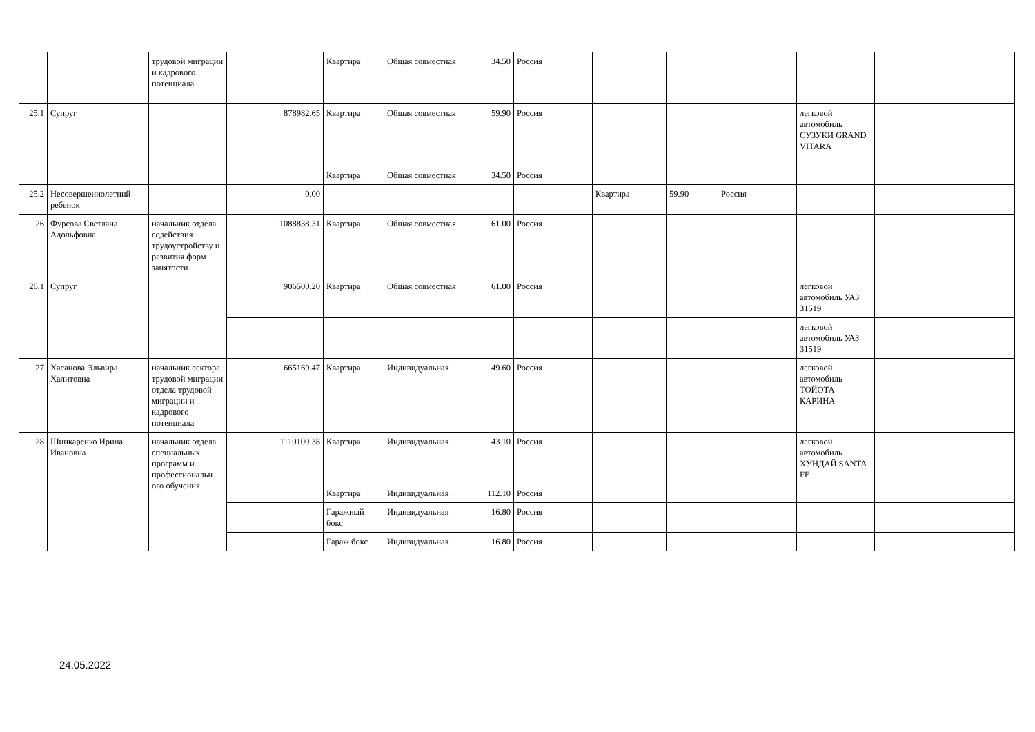| | | трудовой миграции и кадрового потенциала | | Квартира | Общая совместная | 34.50 | Россия | | | | | |
| 25.1 | Супруг | | 878982.65 | Квартира | Общая совместная | 59.90 | Россия | | | | легковой автомобиль СУЗУКИ GRAND VITARA | |
| | | | | Квартира | Общая совместная | 34.50 | Россия | | | | | |
| 25.2 | Несовершеннолетний ребенок | | 0.00 | | | | | Квартира | 59.90 | Россия | | |
| 26 | Фурсова Светлана Адольфовна | начальник отдела содействия трудоустройству и развития форм занятости | 1088838.31 | Квартира | Общая совместная | 61.00 | Россия | | | | | |
| 26.1 | Супруг | | 906500.20 | Квартира | Общая совместная | 61.00 | Россия | | | | легковой автомобиль УАЗ 31519 | |
| | | | | | | | | | | | легковой автомобиль УАЗ 31519 | |
| 27 | Хасанова Эльвира Халитовна | начальник сектора трудовой миграции отдела трудовой миграции и кадрового потенциала | 665169.47 | Квартира | Индивидуальная | 49.60 | Россия | | | | легковой автомобиль ТОЙОТА КАРИНА | |
| 28 | Шинкаренко Ирина Ивановна | начальник отдела специальных программ и профессиональн ого обучения | 1110100.38 | Квартира | Индивидуальная | 43.10 | Россия | | | | легковой автомобиль ХУНДАЙ SANTA FE | |
| | | | | Квартира | Индивидуальная | 112.10 | Россия | | | | | |
| | | | | Гаражный бокс | Индивидуальная | 16.80 | Россия | | | | | |
| | | | | Гараж бокс | Индивидуальная | 16.80 | Россия | | | | | |
24.05.2022